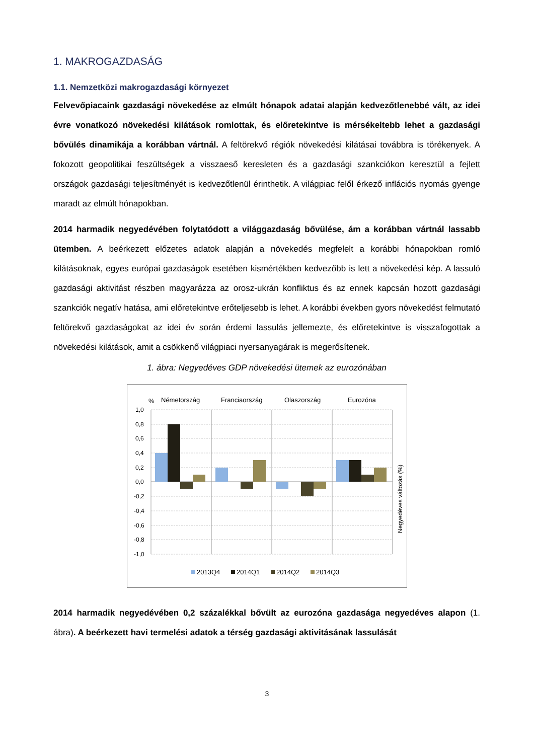1. MAKROGAZDASÁG
1.1. Nemzetközi makrogazdasági környezet
Felvevőpiacaink gazdasági növekedése az elmúlt hónapok adatai alapján kedvezőtlenebbé vált, az idei évre vonatkozó növekedési kilátások romlottak, és előretekintve is mérsékeltebb lehet a gazdasági bővülés dinamikája a korábban vártnál. A feltörekvő régiók növekedési kilátásai továbbra is törékenyek. A fokozott geopolitikai feszültségek a visszaeső keresleten és a gazdasági szankciókon keresztül a fejlett országok gazdasági teljesítményét is kedvezőtlenül érinthetik. A világpiac felől érkező inflációs nyomás gyenge maradt az elmúlt hónapokban.
2014 harmadik negyedévében folytatódott a világgazdaság bővülése, ám a korábban vártnál lassabb ütemben. A beérkezett előzetes adatok alapján a növekedés megfelelt a korábbi hónapokban romló kilátásoknak, egyes európai gazdaságok esetében kismértékben kedvezőbb is lett a növekedési kép. A lassuló gazdasági aktivitást részben magyarázza az orosz-ukrán konfliktus és az ennek kapcsán hozott gazdasági szankciók negatív hatása, ami előretekintve erőteljesebb is lehet. A korábbi években gyors növekedést felmutató feltörekvő gazdaságokat az idei év során érdemi lassulás jellemezte, és előretekintve is visszafogottak a növekedési kilátások, amit a csökkenő világpiaci nyersanyagárak is megerősítenek.
1. ábra: Negyedéves GDP növekedési ütemek az eurozónában
%
Németország
Franciaország
Olaszország
Eurozóna
1,0
0,8
0,6
0,4
0,2
0,0
-0,2
-0,4
-0,6
-0,8
-1,0
Negyedéves változás (%)
2013Q4
2014Q1
2014Q2
2014Q3
2014 harmadik negyedévében 0,2 százalékkal bővült az eurozóna gazdasága negyedéves alapon (1. ábra). A beérkezett havi termelési adatok a térség gazdasági aktivitásának lassulását
3